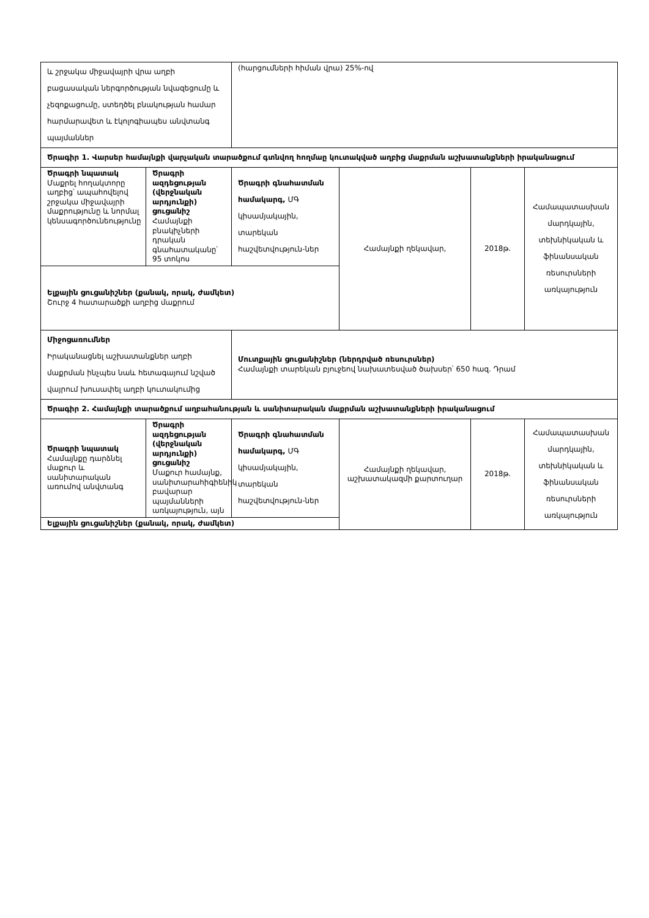| և շրջակա միջավայրի վրա աղբի բացասական ներգործության նվազեցումը և չեզոքացումը, ստեղծել բնակության համար հարմարավետ և էկոլոգիապես անվտանգ պայմաններ | | (հարցումների հիման վրա) 25%-ով | | | |
| Ծրագիր 1. Վարսեր համայնքի վարչական տարածքում գտնվող հողմաը կուտակված աղբից մաքրման աշխատանքների իրականացում | | | | | |
| Ծրագրի նպատակ Մաքրել հողակտորը աղբից՝ ապահովելով շրջակա միջավայրի մաքրությունը և նորմալ կենսագործունեությունը | Ծրագրի ազդեցության (վերջնական արդյունքի) ցուցանիշ Համայնքի բնակիչների դրական գնահատականը՝ 95 տոկոս | Ծրագրի գնահատման համակարգ, ՄԳ կիսամյակային, տարեկան հաշվետվություն-ներ | Համայնքի ղեկավար, | 2018թ. | Համապատասխան մարդկային, տեխնիկական և ֆինանսական ռեսուրսների առկայություն |
| Ելքային ցուցանիշներ (քանակ, որակ, ժամկետ) Շուրջ 4 հատարածքի աղբից մաքրում | | | | | |
| Միջոցառումներ Իրականացնել աշխատանքներ աղբի մաքրման ինչպես նաև հետագայում նշված վայրում խուսափել աղբի կուտակումից | | Մուտքային ցուցանիշներ (ներդրված ռեսուրսներ) Համայնքի տարեկան բյուջեով նախատեսված ծախսեր՝ 650 հազ. Դրամ | | | |
| Ծրագիր 2. Համայնքի տարածքում աղբահանության և սանիտարական մաքրման աշխատանքների իրականացում | | | | | |
| Ծրագրի նպատակ Համայնքը դարձնել մաքուր և սանիտարական առումով անվտանգ | Ծրագրի ազդեցության (վերջնական արդյունքի) ցուցանիշ Մաքուր համայնք, սանիտարահիգիենիկ բավարար պայմանների առկայություն, այն | Ծրագրի գնահատման համակարգ, ՄԳ կիսամյակային, տարեկան հաշվետվություն-ներ | Համայնքի ղեկավար, աշխատակազմի քարտուղար | 2018թ. | Համապատասխան մարդկային, տեխնիկական և ֆինանսական ռեսուրսների առկայություն |
| Ելքային ցուցանիշներ (քանակ, որակ, ժամկետ) | | | | | |